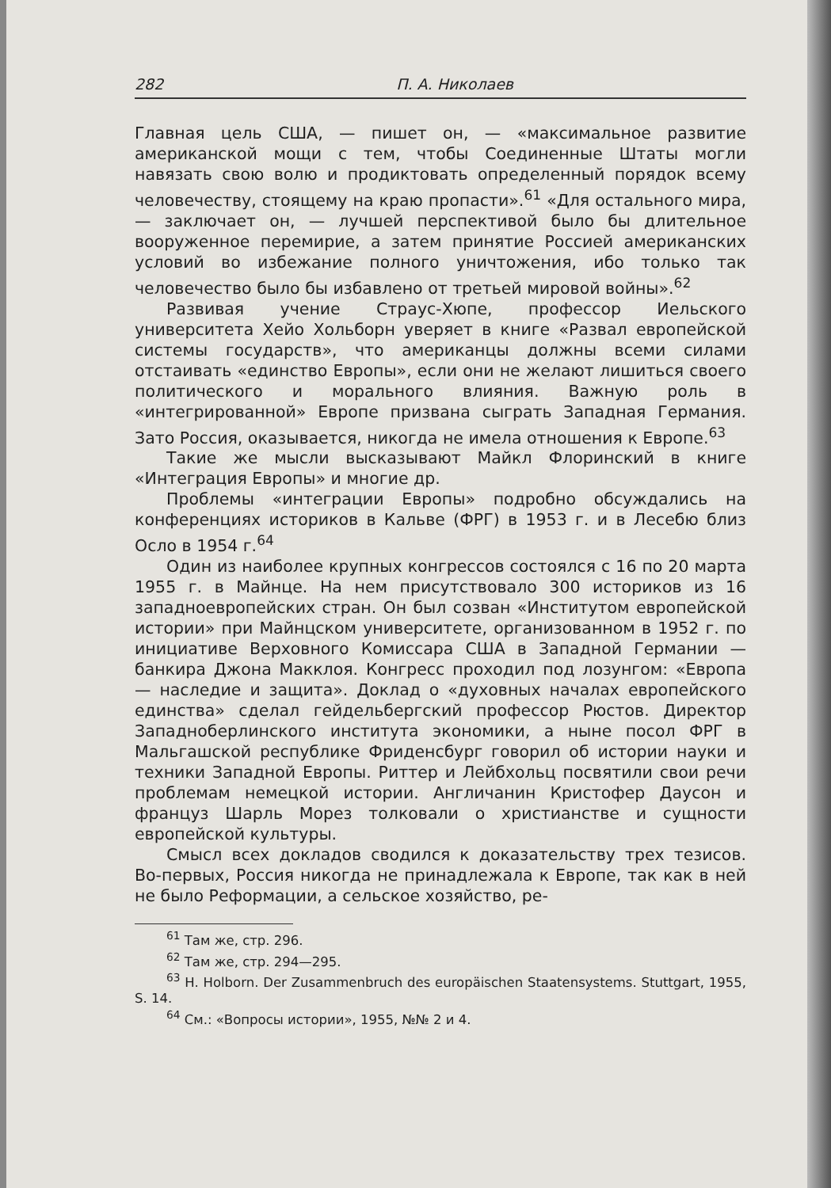282 П. А. Николаев
Главная цель США, — пишет он, — «максимальное развитие американской мощи с тем, чтобы Соединенные Штаты могли навязать свою волю и продиктовать определенный порядок всему человечеству, стоящему на краю пропасти».<sup>61</sup> «Для остального мира, — заключает он, — лучшей перспективой было бы длительное вооруженное перемирие, а затем принятие Россией американских условий во избежание полного уничтожения, ибо только так человечество было бы избавлено от третьей мировой войны».<sup>62</sup>
Развивая учение Страус-Хюпе, профессор Иельского университета Хейо Хольборн уверяет в книге «Развал европейской системы государств», что американцы должны всеми силами отстаивать «единство Европы», если они не желают лишиться своего политического и морального влияния. Важную роль в «интегрированной» Европе призвана сыграть Западная Германия. Зато Россия, оказывается, никогда не имела отношения к Европе.<sup>63</sup>
Такие же мысли высказывают Майкл Флоринский в книге «Интеграция Европы» и многие др.
Проблемы «интеграции Европы» подробно обсуждались на конференциях историков в Кальве (ФРГ) в 1953 г. и в Лесебю близ Осло в 1954 г.<sup>64</sup>
Один из наиболее крупных конгрессов состоялся с 16 по 20 марта 1955 г. в Майнце. На нем присутствовало 300 историков из 16 западноевропейских стран. Он был созван «Институтом европейской истории» при Майнцском университете, организованном в 1952 г. по инициативе Верховного Комиссара США в Западной Германии — банкира Джона Макклоя. Конгресс проходил под лозунгом: «Европа — наследие и защита». Доклад о «духовных началах европейского единства» сделал гейдельбергский профессор Рюстов. Директор Западноберлинского института экономики, а ныне посол ФРГ в Мальгашской республике Фриденсбург говорил об истории науки и техники Западной Европы. Риттер и Лейбхольц посвятили свои речи проблемам немецкой истории. Англичанин Кристофер Даусон и француз Шарль Морез толковали о христианстве и сущности европейской культуры.
Смысл всех докладов сводился к доказательству трех тезисов. Во-первых, Россия никогда не принадлежала к Европе, так как в ней не было Реформации, а сельское хозяйство, ре-
<sup>61</sup> Там же, стр. 296.
<sup>62</sup> Там же, стр. 294—295.
<sup>63</sup> H. Holborn. Der Zusammenbruch des europäischen Staatensystems. Stuttgart, 1955, S. 14.
<sup>64</sup> См.: «Вопросы истории», 1955, №№ 2 и 4.